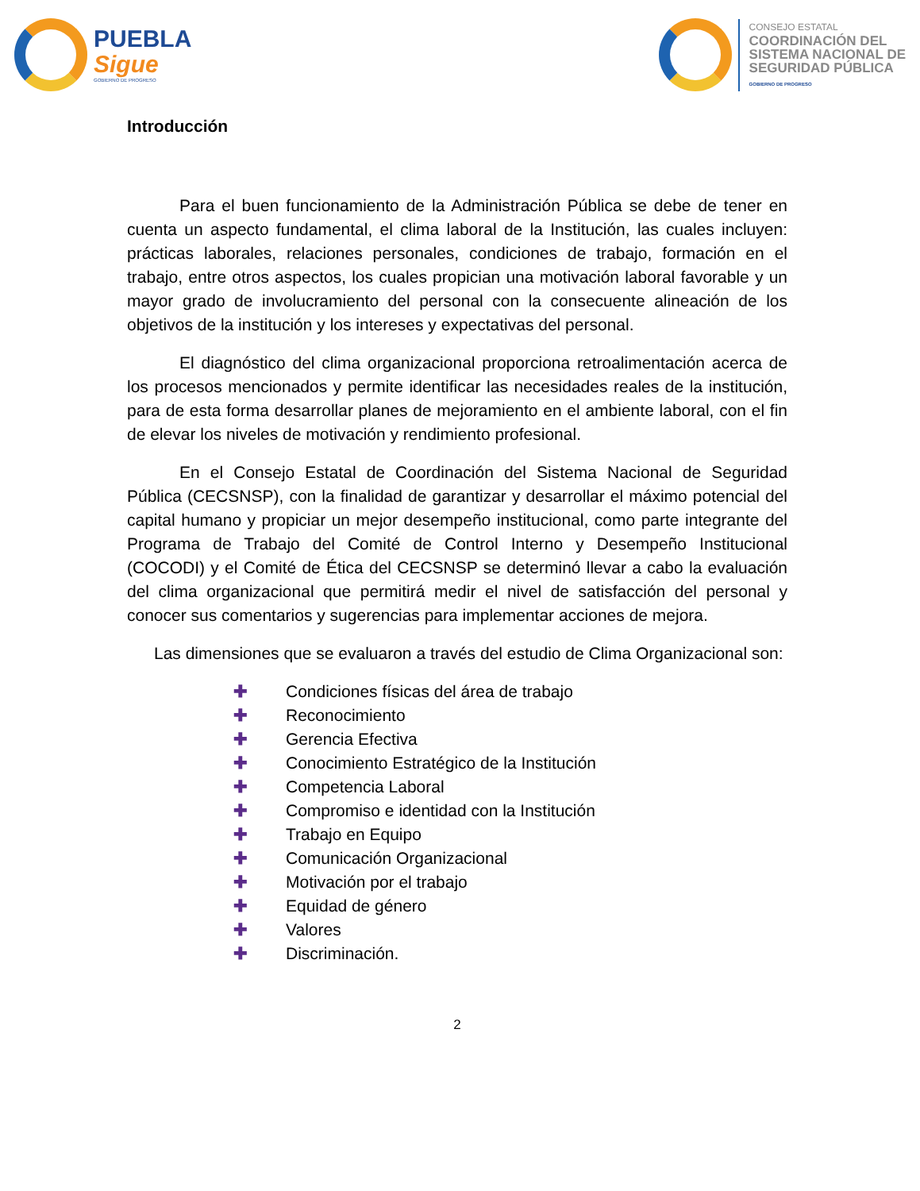PUEBLA
Sigue
GOBIERNO DE PROGRESO
CONSEJO ESTATAL
COORDINACIÓN DEL
SISTEMA NACIONAL DE
SEGURIDAD PÚBLICA
GOBIERNO DE PROGRESO
Introducción
Para el buen funcionamiento de la Administración Pública se debe de tener en cuenta un aspecto fundamental, el clima laboral de la Institución, las cuales incluyen: prácticas laborales, relaciones personales, condiciones de trabajo, formación en el trabajo, entre otros aspectos, los cuales propician una motivación laboral favorable y un mayor grado de involucramiento del personal con la consecuente alineación de los objetivos de la institución y los intereses y expectativas del personal.
El diagnóstico del clima organizacional proporciona retroalimentación acerca de los procesos mencionados y permite identificar las necesidades reales de la institución, para de esta forma desarrollar planes de mejoramiento en el ambiente laboral, con el fin de elevar los niveles de motivación y rendimiento profesional.
En el Consejo Estatal de Coordinación del Sistema Nacional de Seguridad Pública (CECSNSP), con la finalidad de garantizar y desarrollar el máximo potencial del capital humano y propiciar un mejor desempeño institucional, como parte integrante del Programa de Trabajo del Comité de Control Interno y Desempeño Institucional (COCODI) y el Comité de Ética del CECSNSP se determinó llevar a cabo la evaluación del clima organizacional que permitirá medir el nivel de satisfacción del personal y conocer sus comentarios y sugerencias para implementar acciones de mejora.
Las dimensiones que se evaluaron a través del estudio de Clima Organizacional son:
✚ Condiciones físicas del área de trabajo
✚ Reconocimiento
✚ Gerencia Efectiva
✚ Conocimiento Estratégico de la Institución
✚ Competencia Laboral
✚ Compromiso e identidad con la Institución
✚ Trabajo en Equipo
✚ Comunicación Organizacional
✚ Motivación por el trabajo
✚ Equidad de género
✚ Valores
✚ Discriminación.
2